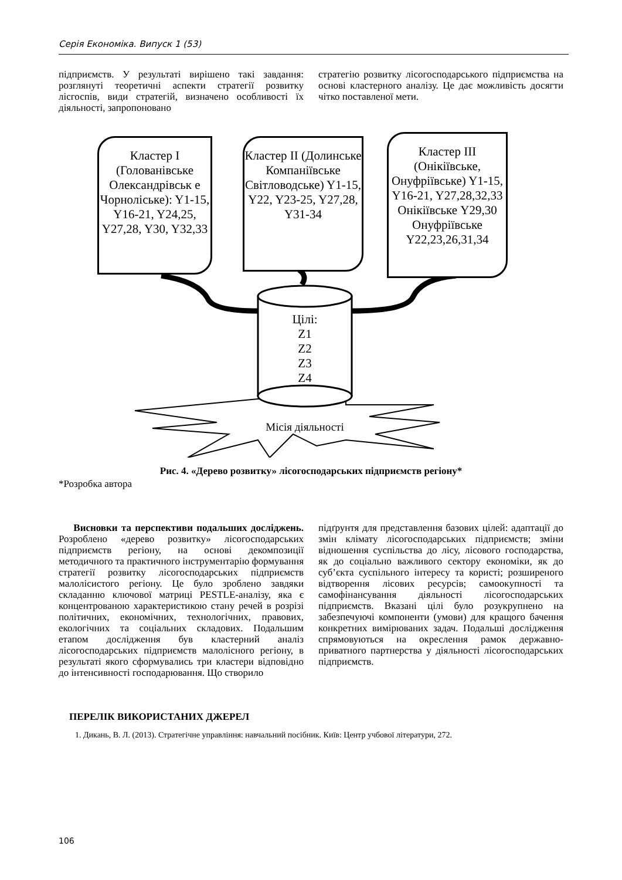Серія Економіка. Випуск 1 (53)
підприємств. У результаті вирішено такі завдання: розглянуті теоретичні аспекти стратегії розвитку лісгоспів, види стратегій, визначено особливості їх діяльності, запропоновано
стратегію розвитку лісогосподарського підприємства на основі кластерного аналізу. Це дає можливість досягти чітко поставленої мети.
Кластер I (Голованівське Олександрівськ е Чорнолiське): Y1-15, Y16-21, Y24,25, Y27,28, Y30, Y32,33
Кластер II (Долинське Компаніївське Світловодське) Y1-15, Y22, Y23-25, Y27,28, Y31-34
Кластер III (Онікіївське, Онуфріївське) Y1-15, Y16-21, Y27,28,32,33 Онікіївське Y29,30 Онуфріївське Y22,23,26,31,34
Цілі:
Z1
Z2
Z3
Z4
Місія діяльності
Рис. 4. «Дерево розвитку» лісогосподарських підприємств регіону*
*Розробка автора
Висновки та перспективи подальших досліджень. Розроблено «дерево розвитку» лісогосподарських підприємств регіону, на основі декомпозиції методичного та практичного інструментарію формування стратегії розвитку лісогосподарських підприємств малолісистого регіону. Це було зроблено завдяки складанню ключової матриці PESTLE-аналізу, яка є концентрованою характеристикою стану речей в розрізі політичних, економічних, технологічних, правових, екологічних та соціальних складових. Подальшим етапом дослідження був кластерний аналіз лісогосподарських підприємств малолісного регіону, в результаті якого сформувались три кластери відповідно до інтенсивності господарювання. Що створило
підґрунтя для представлення базових цілей: адаптації до змін клімату лісогосподарських підприємств; зміни відношення суспільства до лісу, лісового господарства, як до соціально важливого сектору економіки, як до суб’єкта суспільного інтересу та користі; розширеного відтворення лісових ресурсів; самоокупності та самофінансування діяльності лісогосподарських підприємств. Вказані цілі було розукрупнено на забезпечуючі компоненти (умови) для кращого бачення конкретних вимірюваних задач. Подальші дослідження спрямовуються на окреслення рамок державно-приватного партнерства у діяльності лісогосподарських підприємств.
ПЕРЕЛІК ВИКОРИСТАНИХ ДЖЕРЕЛ
1. Дикань, В. Л. (2013). Стратегічне управління: навчальний посібник. Київ: Центр учбової літератури, 272.
106